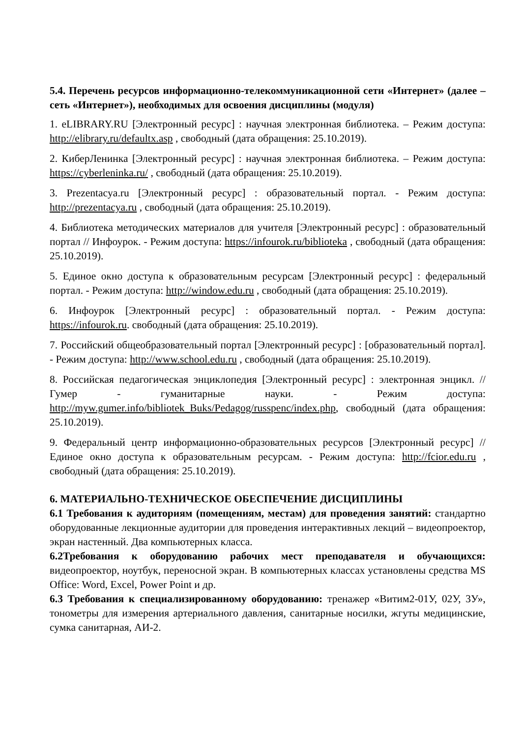5.4. Перечень ресурсов информационно-телекоммуникационной сети «Интернет» (далее – сеть «Интернет»), необходимых для освоения дисциплины (модуля)
1. eLIBRARY.RU [Электронный ресурс] : научная электронная библиотека. – Режим доступа: http://elibrary.ru/defaultx.asp , свободный (дата обращения: 25.10.2019).
2. КиберЛенинка [Электронный ресурс] : научная электронная библиотека. – Режим доступа: https://cyberleninka.ru/ , свободный (дата обращения: 25.10.2019).
3. Prezentacya.ru [Электронный ресурс] : образовательный портал. - Режим доступа: http://prezentacya.ru , свободный (дата обращения: 25.10.2019).
4. Библиотека методических материалов для учителя [Электронный ресурс] : образовательный портал // Инфоурок. - Режим доступа: https://infourok.ru/biblioteka , свободный (дата обращения: 25.10.2019).
5. Единое окно доступа к образовательным ресурсам [Электронный ресурс] : федеральный портал. - Режим доступа: http://window.edu.ru , свободный (дата обращения: 25.10.2019).
6. Инфоурок [Электронный ресурс] : образовательный портал. - Режим доступа: https://infourok.ru. свободный (дата обращения: 25.10.2019).
7. Российский общеобразовательный портал [Электронный ресурс] : [образовательный портал]. - Режим доступа: http://www.school.edu.ru , свободный (дата обращения: 25.10.2019).
8. Российская педагогическая энциклопедия [Электронный ресурс] : электронная энцикл. // Гумер - гуманитарные науки. - Режим доступа: http://myw.gumer.info/bibliotek_Buks/Pedagog/russpenc/index.php, свободный (дата обращения: 25.10.2019).
9. Федеральный центр информационно-образовательных ресурсов [Электронный ресурс] // Единое окно доступа к образовательным ресурсам. - Режим доступа: http://fcior.edu.ru , свободный (дата обращения: 25.10.2019).
6. МАТЕРИАЛЬНО-ТЕХНИЧЕСКОЕ ОБЕСПЕЧЕНИЕ ДИСЦИПЛИНЫ
6.1 Требования к аудиториям (помещениям, местам) для проведения занятий: стандартно оборудованные лекционные аудитории для проведения интерактивных лекций – видеопроектор, экран настенный. Два компьютерных класса.
6.2Требования к оборудованию рабочих мест преподавателя и обучающихся: видеопроектор, ноутбук, переносной экран. В компьютерных классах установлены средства MS Office: Word, Excel, Power Point и др.
6.3 Требования к специализированному оборудованию: тренажер «Витим2-01У, 02У, 3У», тонометры для измерения артериального давления, санитарные носилки, жгуты медицинские, сумка санитарная, АИ-2.